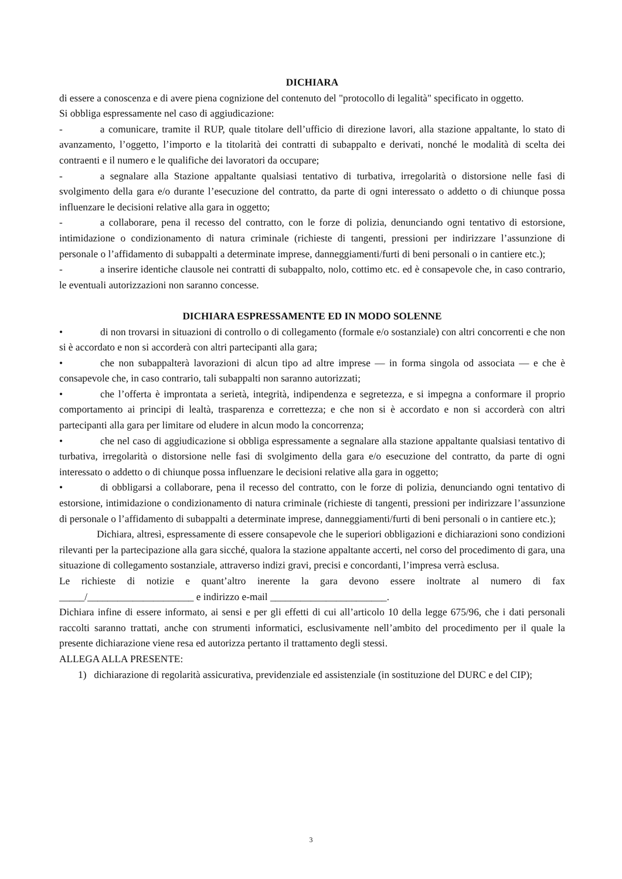DICHIARA
di essere a conoscenza e di avere piena cognizione del contenuto del "protocollo di legalità" specificato in oggetto.
Si obbliga espressamente nel caso di aggiudicazione:
- a comunicare, tramite il RUP, quale titolare dell’ufficio di direzione lavori, alla stazione appaltante, lo stato di avanzamento, l’oggetto, l’importo e la titolarità dei contratti di subappalto e derivati, nonché le modalità di scelta dei contraenti e il numero e le qualifiche dei lavoratori da occupare;
- a segnalare alla Stazione appaltante qualsiasi tentativo di turbativa, irregolarità o distorsione nelle fasi di svolgimento della gara e/o durante l’esecuzione del contratto, da parte di ogni interessato o addetto o di chiunque possa influenzare le decisioni relative alla gara in oggetto;
- a collaborare, pena il recesso del contratto, con le forze di polizia, denunciando ogni tentativo di estorsione, intimidazione o condizionamento di natura criminale (richieste di tangenti, pressioni per indirizzare l’assunzione di personale o l’affidamento di subappalti a determinate imprese, danneggiamenti/furti di beni personali o in cantiere etc.);
- a inserire identiche clausole nei contratti di subappalto, nolo, cottimo etc. ed è consapevole che, in caso contrario, le eventuali autorizzazioni non saranno concesse.
DICHIARA ESPRESSAMENTE ED IN MODO SOLENNE
• di non trovarsi in situazioni di controllo o di collegamento (formale e/o sostanziale) con altri concorrenti e che non si è accordato e non si accorderà con altri partecipanti alla gara;
• che non subappalterà lavorazioni di alcun tipo ad altre imprese — in forma singola od associata — e che è consapevole che, in caso contrario, tali subappalti non saranno autorizzati;
• che l’offerta è improntata a serietà, integrità, indipendenza e segretezza, e si impegna a conformare il proprio comportamento ai principi di lealtà, trasparenza e correttezza; e che non si è accordato e non si accorderà con altri partecipanti alla gara per limitare od eludere in alcun modo la concorrenza;
• che nel caso di aggiudicazione si obbliga espressamente a segnalare alla stazione appaltante qualsiasi tentativo di turbativa, irregolarità o distorsione nelle fasi di svolgimento della gara e/o esecuzione del contratto, da parte di ogni interessato o addetto o di chiunque possa influenzare le decisioni relative alla gara in oggetto;
• di obbligarsi a collaborare, pena il recesso del contratto, con le forze di polizia, denunciando ogni tentativo di estorsione, intimidazione o condizionamento di natura criminale (richieste di tangenti, pressioni per indirizzare l’assunzione di personale o l’affidamento di subappalti a determinate imprese, danneggiamenti/furti di beni personali o in cantiere etc.);
Dichiara, altresì, espressamente di essere consapevole che le superiori obbligazioni e dichiarazioni sono condizioni rilevanti per la partecipazione alla gara sicché, qualora la stazione appaltante accerti, nel corso del procedimento di gara, una situazione di collegamento sostanziale, attraverso indizi gravi, precisi e concordanti, l’impresa verrà esclusa.
Le richieste di notizie e quant’altro inerente la gara devono essere inoltrate al numero di fax _____/_____________________ e indirizzo e-mail _______________________.
Dichiara infine di essere informato, ai sensi e per gli effetti di cui all’articolo 10 della legge 675/96, che i dati personali raccolti saranno trattati, anche con strumenti informatici, esclusivamente nell’ambito del procedimento per il quale la presente dichiarazione viene resa ed autorizza pertanto il trattamento degli stessi.
ALLEGA ALLA PRESENTE:
1) dichiarazione di regolarità assicurativa, previdenziale ed assistenziale (in sostituzione del DURC e del CIP);
3